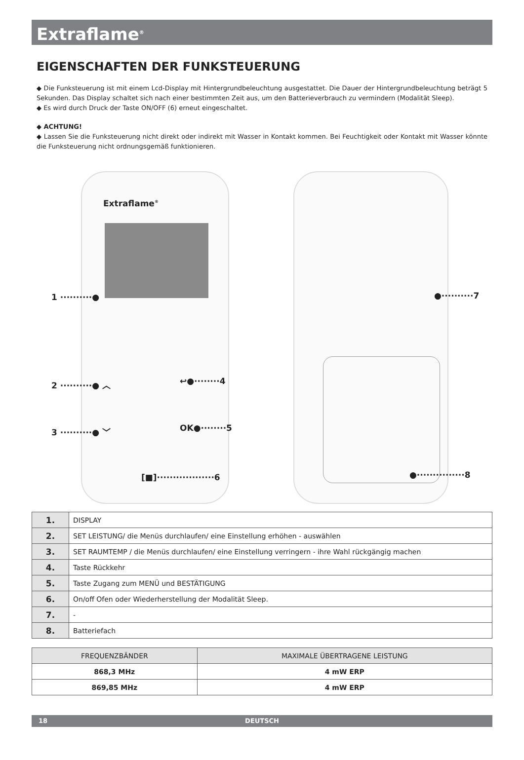Extraflame<sup>®</sup>
EIGENSCHAFTEN DER FUNKSTEUERUNG
◆ Die Funksteuerung ist mit einem Lcd-Display mit Hintergrundbeleuchtung ausgestattet. Die Dauer der Hintergrundbeleuchtung beträgt 5 Sekunden. Das Display schaltet sich nach einer bestimmten Zeit aus, um den Batterieverbrauch zu vermindern (Modalität Sleep).
◆ Es wird durch Druck der Taste ON/OFF (6) erneut eingeschaltet.
◆ ACHTUNG!
◆ Lassen Sie die Funksteuerung nicht direkt oder indirekt mit Wasser in Kontakt kommen. Bei Feuchtigkeit oder Kontakt mit Wasser könnte die Funksteuerung nicht ordnungsgemäß funktionieren.
Extraflame<sup>®</sup>
1 ··········●
2 ··········● ︿ ↩●········4
3 ··········● ﹀ OK●········5
[■]··················6
●··········7
●···············8
| 1. | DISPLAY |
| 2. | SET LEISTUNG/ die Menüs durchlaufen/ eine Einstellung erhöhen - auswählen |
| 3. | SET RAUMTEMP / die Menüs durchlaufen/ eine Einstellung verringern - ihre Wahl rückgängig machen |
| 4. | Taste Rückkehr |
| 5. | Taste Zugang zum MENÜ und BESTÄTIGUNG |
| 6. | On/off Ofen oder Wiederherstellung der Modalität Sleep. |
| 7. | - |
| 8. | Batteriefach |
| FREQUENZBÄNDER | MAXIMALE ÜBERTRAGENE LEISTUNG |
| --- | --- |
| 868,3 MHz | 4 mW ERP |
| 869,85 MHz | 4 mW ERP |
18 DEUTSCH